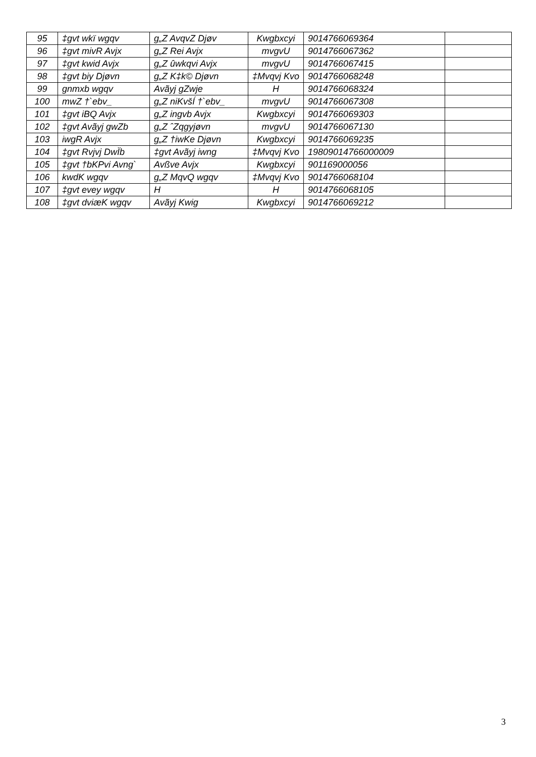| 95 | ‡gvt wkï wgqv | g„Z AvqvZ Djøv | Kwgbxcyi | 9014766069364 | |
| 96 | ‡gvt mivR Avjx | g„Z Rei Avjx | mvgvU | 9014766067362 | |
| 97 | ‡gvt kwid Avjx | g„Z ûwkqvi Avjx | mvgvU | 9014766067415 | |
| 98 | ‡gvt biy Djøvn | g„Z K‡k© Djøvn | ‡Mvqvj Kvo | 9014766068248 | |
| 99 | gnmxb wgqv | Avãyj gZwje | H | 9014766068324 | |
| 100 | mwZ †`ebv_ | g„Z niKvšÍ †`ebv_ | mvgvU | 9014766067308 | |
| 101 | ‡gvt iBQ Avjx | g„Z ingvb Avjx | Kwgbxcyi | 9014766069303 | |
| 102 | ‡gvt Avãyj gwZb | g„Z ˆZqgyjøvn | mvgvU | 9014766067130 | |
| 103 | iwgR Avjx | g„Z †iwKe Djøvn | Kwgbxcyi | 9014766069235 | |
| 104 | ‡gvt Rvjvj DwÏb | ‡gvt Avãyj iwng | ‡Mvqvj Kvo | 19809014766000009 | |
| 105 | ‡gvt †bKPvi Avng` | Avßve Avjx | Kwgbxcyi | 901169000056 | |
| 106 | kwdK wgqv | g„Z MqvQ wgqv | ‡Mvqvj Kvo | 9014766068104 | |
| 107 | ‡gvt evey wgqv | H | H | 9014766068105 | |
| 108 | ‡gvt dviæK wgqv | Avãyj Kwig | Kwgbxcyi | 9014766069212 | |
3